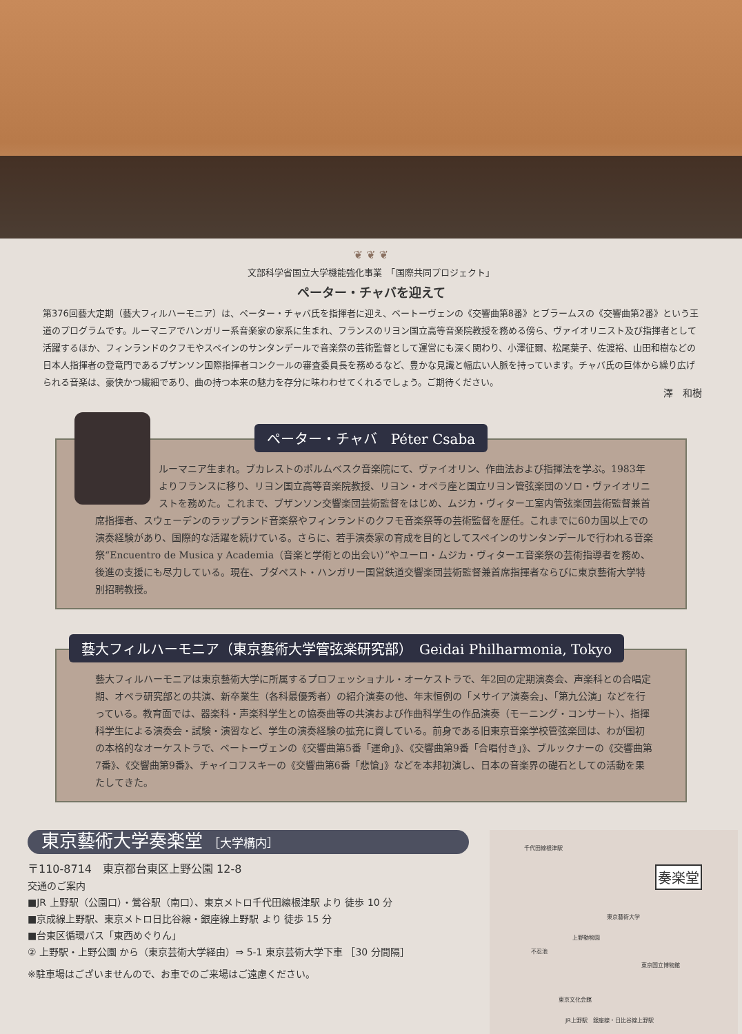❦ ❦ ❦
文部科学省国立大学機能強化事業　「国際共同プロジェクト」
ペーター・チャバを迎えて
第376回藝大定期（藝大フィルハーモニア）は、ペーター・チャバ氏を指揮者に迎え、ベートーヴェンの《交響曲第8番》とブラームスの《交響曲第2番》という王道のプログラムです。ルーマニアでハンガリー系音楽家の家系に生まれ、フランスのリヨン国立高等音楽院教授を務める傍ら、ヴァイオリニスト及び指揮者として活躍するほか、フィンランドのクフモやスペインのサンタンデールで音楽祭の芸術監督として運営にも深く関わり、小澤征爾、松尾葉子、佐渡裕、山田和樹などの日本人指揮者の登竜門であるブザンソン国際指揮者コンクールの審査委員長を務めるなど、豊かな見識と幅広い人脈を持っています。チャバ氏の巨体から繰り広げられる音楽は、豪快かつ繊細であり、曲の持つ本来の魅力を存分に味わわせてくれるでしょう。ご期待ください。
澤　和樹
ペーター・チャバ　Péter Csaba
ルーマニア生まれ。ブカレストのポルムベスク音楽院にて、ヴァイオリン、作曲法および指揮法を学ぶ。1983年よりフランスに移り、リヨン国立高等音楽院教授、リヨン・オペラ座と国立リヨン管弦楽団のソロ・ヴァイオリニストを務めた。これまで、ブザンソン交響楽団芸術監督をはじめ、ムジカ・ヴィターエ室内管弦楽団芸術監督兼首席指揮者、スウェーデンのラップランド音楽祭やフィンランドのクフモ音楽祭等の芸術監督を歴任。これまでに60カ国以上での演奏経験があり、国際的な活躍を続けている。さらに、若手演奏家の育成を目的としてスペインのサンタンデールで行われる音楽祭“Encuentro de Musica y Academia（音楽と学術との出会い）”やユーロ・ムジカ・ヴィターエ音楽祭の芸術指導者を務め、後進の支援にも尽力している。現在、ブダペスト・ハンガリー国営鉄道交響楽団芸術監督兼首席指揮者ならびに東京藝術大学特別招聘教授。
藝大フィルハーモニア（東京藝術大学管弦楽研究部）　Geidai Philharmonia, Tokyo
藝大フィルハーモニアは東京藝術大学に所属するプロフェッショナル・オーケストラで、年2回の定期演奏会、声楽科との合唱定期、オペラ研究部との共演、新卒業生（各科最優秀者）の紹介演奏の他、年末恒例の「メサイア演奏会」、「第九公演」などを行っている。教育面では、器楽科・声楽科学生との協奏曲等の共演および作曲科学生の作品演奏（モーニング・コンサート）、指揮科学生による演奏会・試験・演習など、学生の演奏経験の拡充に資している。前身である旧東京音楽学校管弦楽団は、わが国初の本格的なオーケストラで、ベートーヴェンの《交響曲第5番「運命」》、《交響曲第9番「合唱付き」》、ブルックナーの《交響曲第7番》、《交響曲第9番》、チャイコフスキーの《交響曲第6番「悲愴」》などを本邦初演し、日本の音楽界の礎石としての活動を果たしてきた。
東京藝術大学奏楽堂 ［大学構内］
〒110-8714　東京都台東区上野公園 12-8
交通のご案内
■JR 上野駅（公園口）・鶯谷駅（南口）、東京メトロ千代田線根津駅 より 徒歩 10 分
■京成線上野駅、東京メトロ日比谷線・銀座線上野駅 より 徒歩 15 分
■台東区循環バス「東西めぐりん」
② 上野駅・上野公園 から（東京芸術大学経由）⇒ 5-1 東京芸術大学下車 ［30 分間隔］
※駐車場はございませんので、お車でのご来場はご遠慮ください。
奏楽堂
千代田線根津駅
東京藝術大学
不忍池
上野動物園
東京国立博物館
東京文化会館
JR上野駅　銀座線・日比谷線上野駅